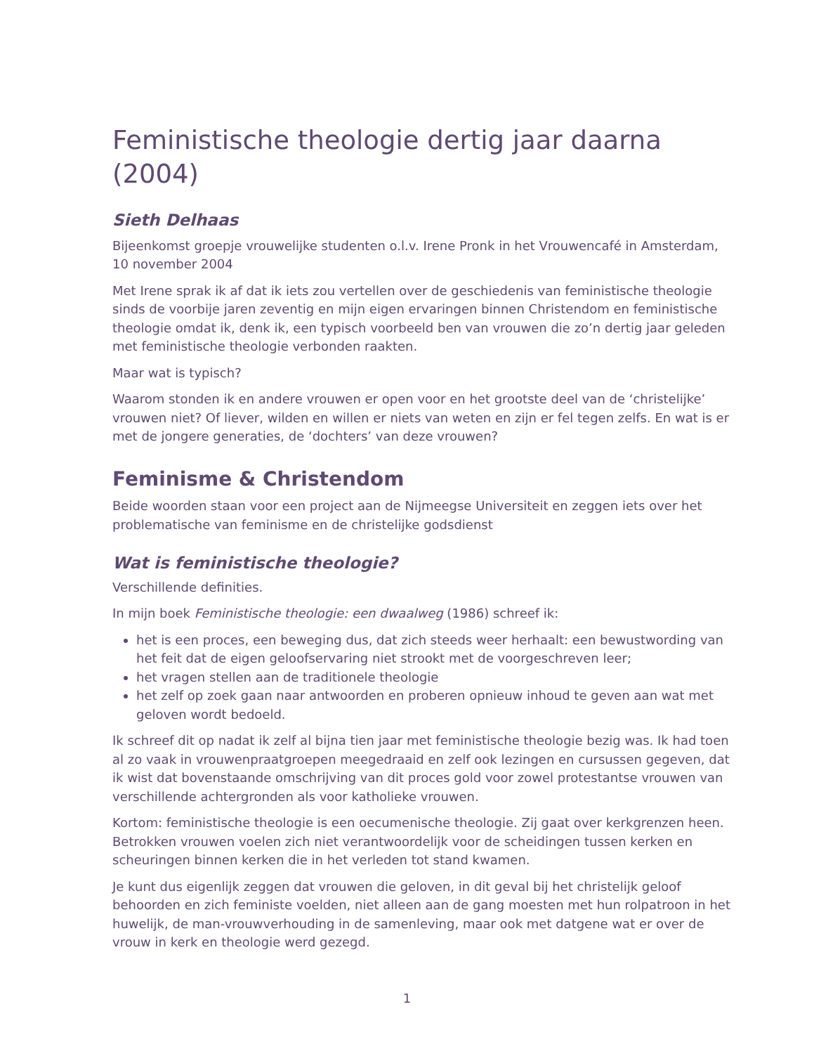Feministische theologie dertig jaar daarna (2004)
Sieth Delhaas
Bijeenkomst groepje vrouwelijke studenten o.l.v. Irene Pronk in het Vrouwencafé in Amsterdam, 10 november 2004
Met Irene sprak ik af dat ik iets zou vertellen over de geschiedenis van feministische theologie sinds de voorbije jaren zeventig en mijn eigen ervaringen binnen Christendom en feministische theologie omdat ik, denk ik, een typisch voorbeeld ben van vrouwen die zo’n dertig jaar geleden met feministische theologie verbonden raakten.
Maar wat is typisch?
Waarom stonden ik en andere vrouwen er open voor en het grootste deel van de ‘christelijke’ vrouwen niet? Of liever, wilden en willen er niets van weten en zijn er fel tegen zelfs. En wat is er met de jongere generaties, de ‘dochters’ van deze vrouwen?
Feminisme & Christendom
Beide woorden staan voor een project aan de Nijmeegse Universiteit en zeggen iets over het problematische van feminisme en de christelijke godsdienst
Wat is feministische theologie?
Verschillende definities.
In mijn boek Feministische theologie: een dwaalweg (1986) schreef ik:
het is een proces, een beweging dus, dat zich steeds weer herhaalt: een bewustwording van het feit dat de eigen geloofservaring niet strookt met de voorgeschreven leer;
het vragen stellen aan de traditionele theologie
het zelf op zoek gaan naar antwoorden en proberen opnieuw inhoud te geven aan wat met geloven wordt bedoeld.
Ik schreef dit op nadat ik zelf al bijna tien jaar met feministische theologie bezig was. Ik had toen al zo vaak in vrouwenpraatgroepen meegedraaid en zelf ook lezingen en cursussen gegeven, dat ik wist dat bovenstaande omschrijving van dit proces gold voor zowel protestantse vrouwen van verschillende achtergronden als voor katholieke vrouwen.
Kortom: feministische theologie is een oecumenische theologie. Zij gaat over kerkgrenzen heen. Betrokken vrouwen voelen zich niet verantwoordelijk voor de scheidingen tussen kerken en scheuringen binnen kerken die in het verleden tot stand kwamen.
Je kunt dus eigenlijk zeggen dat vrouwen die geloven, in dit geval bij het christelijk geloof behoorden en zich feministe voelden, niet alleen aan de gang moesten met hun rolpatroon in het huwelijk, de man-vrouwverhouding in de samenleving, maar ook met datgene wat er over de vrouw in kerk en theologie werd gezegd.
1